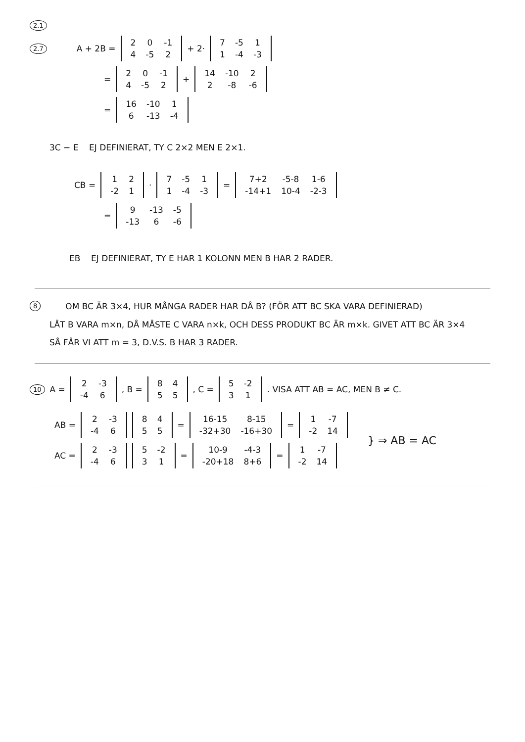2.1
2.7 A + 2B =
| 2 | 0 | -1 |
| 4 | -5 | 2 |
+ 2·
| 7 | -5 | 1 |
| 1 | -4 | -3 |
=
| 2 | 0 | -1 |
| 4 | -5 | 2 |
+
| 14 | -10 | 2 |
| 2 | -8 | -6 |
=
| 16 | -10 | 1 |
| 6 | -13 | -4 |
3C − E EJ DEFINIERAT, TY C 2×2 MEN E 2×1.
CB =
| 1 | 2 |
| -2 | 1 |
·
| 7 | -5 | 1 |
| 1 | -4 | -3 |
=
| 7+2 | -5-8 | 1-6 |
| -14+1 | 10-4 | -2-3 |
=
| 9 | -13 | -5 |
| -13 | 6 | -6 |
EB EJ DEFINIERAT, TY E HAR 1 KOLONN MEN B HAR 2 RADER.
8 OM BC ÄR 3×4, HUR MÅNGA RADER HAR DÅ B? (FÖR ATT BC SKA VARA DEFINIERAD)
LÅT B VARA m×n, DÅ MÅSTE C VARA n×k, OCH DESS PRODUKT BC ÄR m×k. GIVET ATT BC ÄR 3×4 SÅ FÅR VI ATT m = 3, D.V.S. B HAR 3 RADER.
10 A =
| 2 | -3 |
| -4 | 6 |
, B =
| 8 | 4 |
| 5 | 5 |
, C =
| 5 | -2 |
| 3 | 1 |
. VISA ATT AB = AC, MEN B ≠ C.
AB =
| 2 | -3 |
| -4 | 6 |
| 8 | 4 |
| 5 | 5 |
=
| 16-15 | 8-15 |
| -32+30 | -16+30 |
=
| 1 | -7 |
| -2 | 14 |
AC =
| 2 | -3 |
| -4 | 6 |
| 5 | -2 |
| 3 | 1 |
=
| 10-9 | -4-3 |
| -20+18 | 8+6 |
=
| 1 | -7 |
| -2 | 14 |
} ⇒ AB = AC